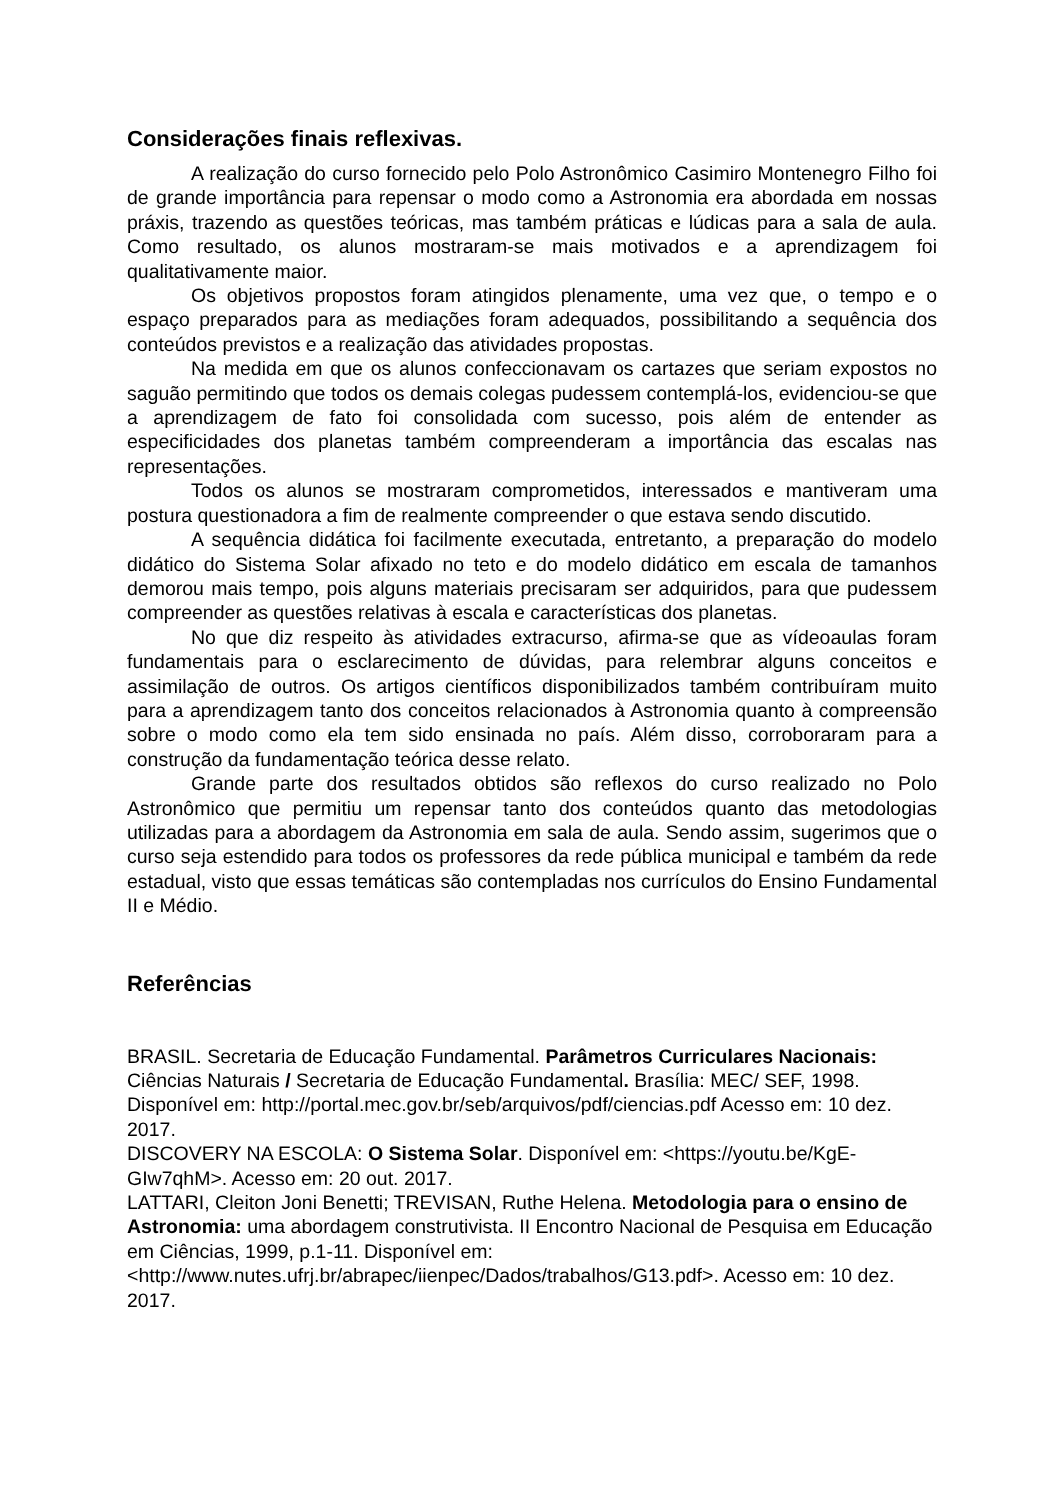Considerações finais reflexivas.
A realização do curso fornecido pelo Polo Astronômico Casimiro Montenegro Filho foi de grande importância para repensar o modo como a Astronomia era abordada em nossas práxis, trazendo as questões teóricas, mas também práticas e lúdicas para a sala de aula. Como resultado, os alunos mostraram-se mais motivados e a aprendizagem foi qualitativamente maior.
Os objetivos propostos foram atingidos plenamente, uma vez que, o tempo e o espaço preparados para as mediações foram adequados, possibilitando a sequência dos conteúdos previstos e a realização das atividades propostas.
Na medida em que os alunos confeccionavam os cartazes que seriam expostos no saguão permitindo que todos os demais colegas pudessem contemplá-los, evidenciou-se que a aprendizagem de fato foi consolidada com sucesso, pois além de entender as especificidades dos planetas também compreenderam a importância das escalas nas representações.
Todos os alunos se mostraram comprometidos, interessados e mantiveram uma postura questionadora a fim de realmente compreender o que estava sendo discutido.
A sequência didática foi facilmente executada, entretanto, a preparação do modelo didático do Sistema Solar afixado no teto e do modelo didático em escala de tamanhos demorou mais tempo, pois alguns materiais precisaram ser adquiridos, para que pudessem compreender as questões relativas à escala e características dos planetas.
No que diz respeito às atividades extracurso, afirma-se que as vídeoaulas foram fundamentais para o esclarecimento de dúvidas, para relembrar alguns conceitos e assimilação de outros. Os artigos científicos disponibilizados também contribuíram muito para a aprendizagem tanto dos conceitos relacionados à Astronomia quanto à compreensão sobre o modo como ela tem sido ensinada no país. Além disso, corroboraram para a construção da fundamentação teórica desse relato.
Grande parte dos resultados obtidos são reflexos do curso realizado no Polo Astronômico que permitiu um repensar tanto dos conteúdos quanto das metodologias utilizadas para a abordagem da Astronomia em sala de aula. Sendo assim, sugerimos que o curso seja estendido para todos os professores da rede pública municipal e também da rede estadual, visto que essas temáticas são contempladas nos currículos do Ensino Fundamental II e Médio.
Referências
BRASIL. Secretaria de Educação Fundamental. Parâmetros Curriculares Nacionais: Ciências Naturais / Secretaria de Educação Fundamental. Brasília: MEC/ SEF, 1998. Disponível em: http://portal.mec.gov.br/seb/arquivos/pdf/ciencias.pdf Acesso em: 10 dez. 2017.
DISCOVERY NA ESCOLA: O Sistema Solar. Disponível em: <https://youtu.be/KgE-GIw7qhM>. Acesso em: 20 out. 2017.
LATTARI, Cleiton Joni Benetti; TREVISAN, Ruthe Helena. Metodologia para o ensino de Astronomia: uma abordagem construtivista. II Encontro Nacional de Pesquisa em Educação em Ciências, 1999, p.1-11. Disponível em: <http://www.nutes.ufrj.br/abrapec/iienpec/Dados/trabalhos/G13.pdf>. Acesso em: 10 dez. 2017.